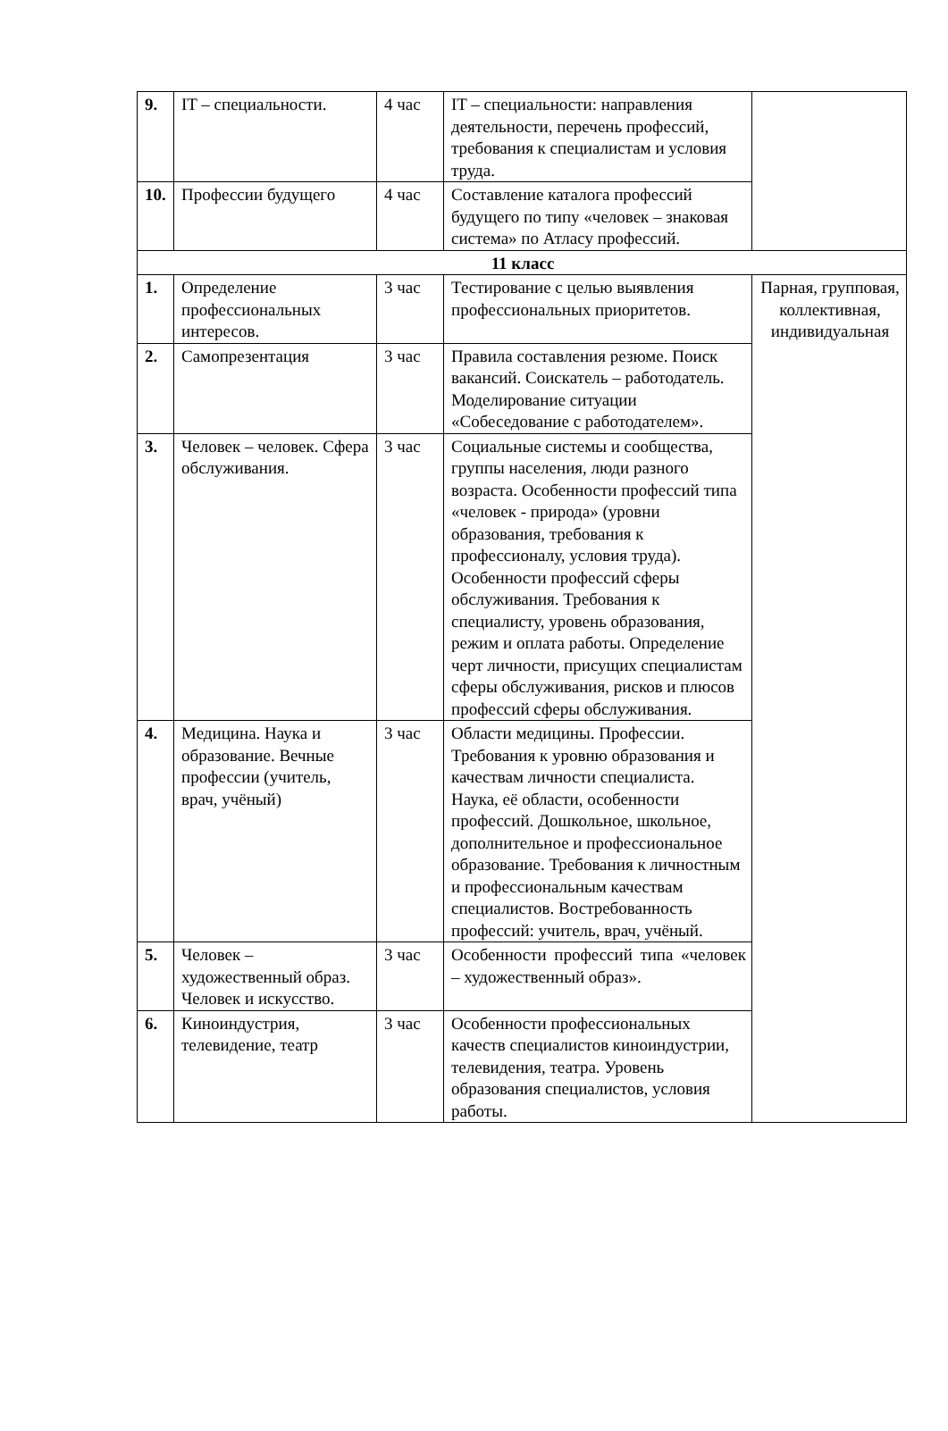| 9. | IT – специальности. | 4 час | IT – специальности: направления деятельности, перечень профессий, требования к специалистам и условия труда. | |
| 10. | Профессии будущего | 4 час | Составление каталога профессий будущего по типу «человек – знаковая система» по Атласу профессий. | |
| 11 класс | | | | |
| 1. | Определение профессиональных интересов. | 3 час | Тестирование с целью выявления профессиональных приоритетов. | Парная, групповая, коллективная, индивидуальная |
| 2. | Самопрезентация | 3 час | Правила составления резюме. Поиск вакансий. Соискатель – работодатель. Моделирование ситуации «Собеседование с работодателем». | |
| 3. | Человек – человек. Сфера обслуживания. | 3 час | Социальные системы и сообщества, группы населения, люди разного возраста. Особенности профессий типа «человек - природа» (уровни образования, требования к профессионалу, условия труда). Особенности профессий сферы обслуживания. Требования к специалисту, уровень образования, режим и оплата работы. Определение черт личности, присущих специалистам сферы обслуживания, рисков и плюсов профессий сферы обслуживания. | |
| 4. | Медицина. Наука и образование. Вечные профессии (учитель, врач, учёный) | 3 час | Области медицины. Профессии. Требования к уровню образования и качествам личности специалиста. Наука, её области, особенности профессий. Дошкольное, школьное, дополнительное и профессиональное образование. Требования к личностным и профессиональным качествам специалистов. Востребованность профессий: учитель, врач, учёный. | |
| 5. | Человек – художественный образ. Человек и искусство. | 3 час | Особенности профессий типа «человек – художественный образ». | |
| 6. | Киноиндустрия, телевидение, театр | 3 час | Особенности профессиональных качеств специалистов киноиндустрии, телевидения, театра. Уровень образования специалистов, условия работы. | |